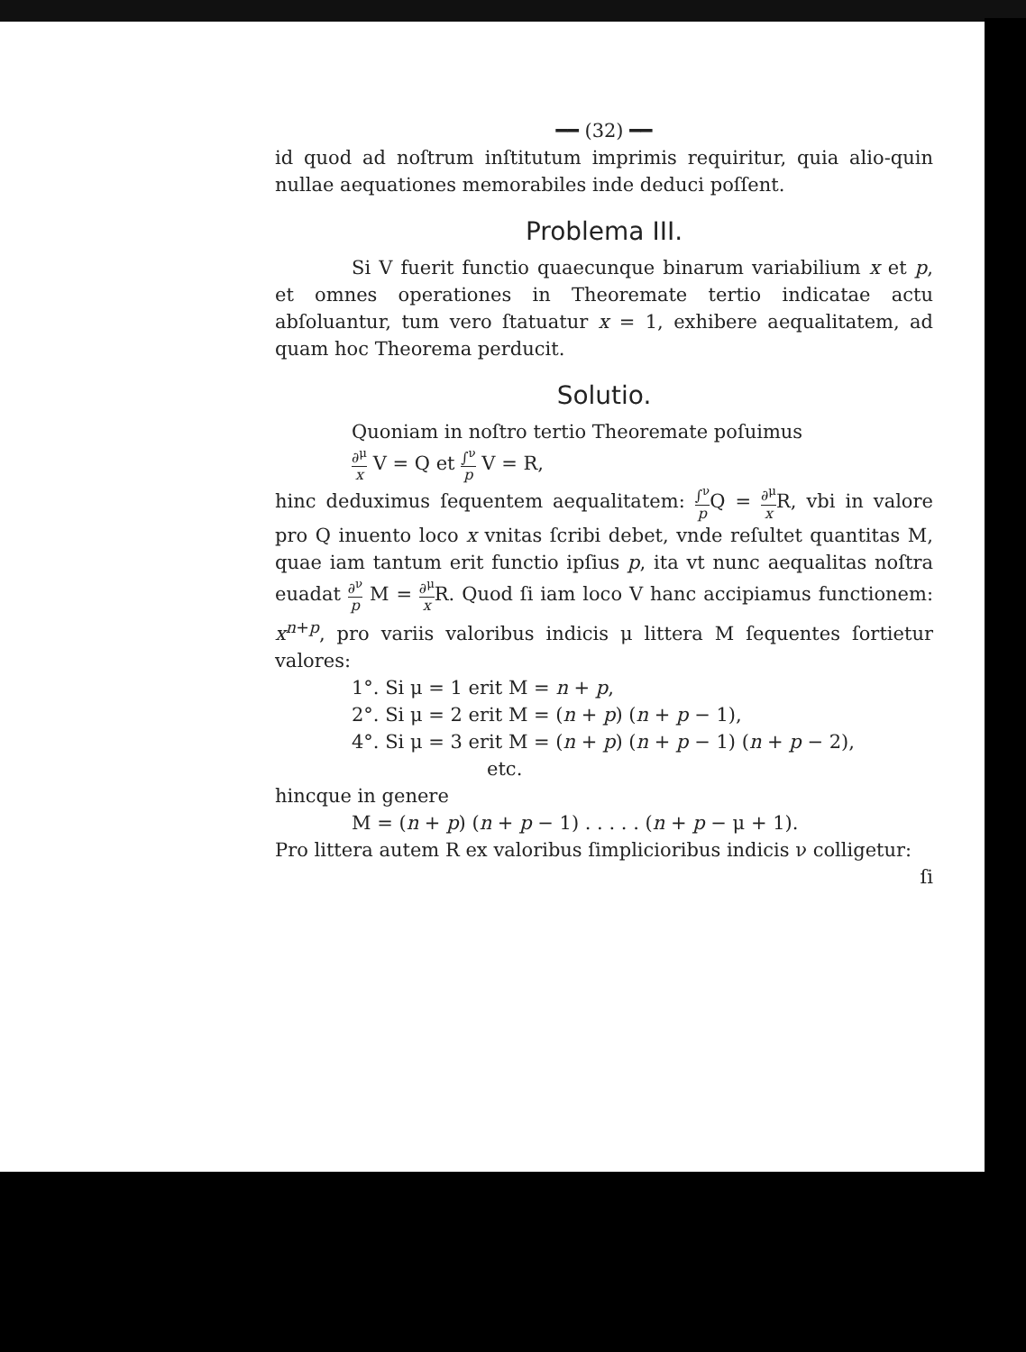━━ (32) ━━
id quod ad noſtrum inſtitutum imprimis requiritur, quia alio-quin nullae aequationes memorabiles inde deduci poſſent.
Problema III.
Si V fuerit functio quaecunque binarum variabilium x et p, et omnes operationes in Theoremate tertio indicatae actu abſoluantur, tum vero ſtatuatur x = 1, exhibere aequalitatem, ad quam hoc Theorema perducit.
Solutio.
Quoniam in noſtro tertio Theoremate poſuimus
∂<sup>μ</sup> x V = Q et ∫<sup>ν</sup> p V = R,
hinc deduximus ſequentem aequalitatem: ∫<sup>ν</sup> p Q = ∂<sup>μ</sup> x R, vbi in valore pro Q inuento loco x vnitas ſcribi debet, vnde reſultet quantitas M, quae iam tantum erit functio ipſius p, ita vt nunc aequalitas noſtra euadat ∂<sup>ν</sup> p M = ∂<sup>μ</sup> x R. Quod ſi iam loco V hanc accipiamus functionem: x<sup>n+p</sup>, pro variis valoribus indicis μ littera M ſequentes ſortietur valores:
1°. Si μ = 1 erit M = n + p,
2°. Si μ = 2 erit M = (n + p) (n + p − 1),
4°. Si μ = 3 erit M = (n + p) (n + p − 1) (n + p − 2),
etc.
hincque in genere
M = (n + p) (n + p − 1) . . . . . (n + p − μ + 1).
Pro littera autem R ex valoribus ſimplicioribus indicis ν colligetur:
ſi